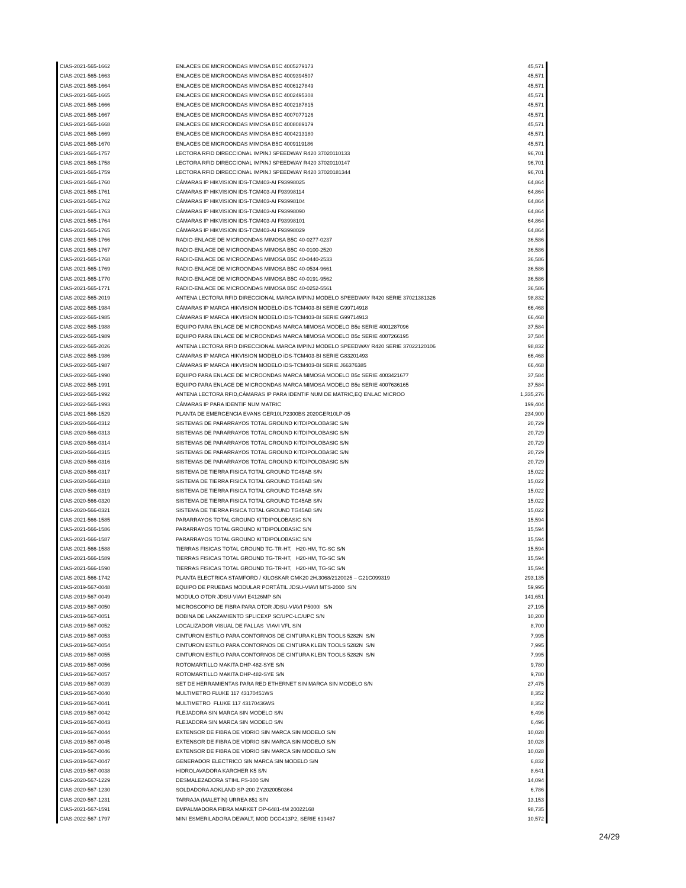| CIAS-2021-565-1662 | ENLACES DE MICROONDAS MIMOSA B5C 4005279173 | 45,571 |
| CIAS-2021-565-1663 | ENLACES DE MICROONDAS MIMOSA B5C 4009394507 | 45,571 |
| CIAS-2021-565-1664 | ENLACES DE MICROONDAS MIMOSA B5C 4006127849 | 45,571 |
| CIAS-2021-565-1665 | ENLACES DE MICROONDAS MIMOSA B5C 4002495308 | 45,571 |
| CIAS-2021-565-1666 | ENLACES DE MICROONDAS MIMOSA B5C 4002187815 | 45,571 |
| CIAS-2021-565-1667 | ENLACES DE MICROONDAS MIMOSA B5C 4007077126 | 45,571 |
| CIAS-2021-565-1668 | ENLACES DE MICROONDAS MIMOSA B5C 4008089179 | 45,571 |
| CIAS-2021-565-1669 | ENLACES DE MICROONDAS MIMOSA B5C 4004213180 | 45,571 |
| CIAS-2021-565-1670 | ENLACES DE MICROONDAS MIMOSA B5C 4009119186 | 45,571 |
| CIAS-2021-565-1757 | LECTORA RFID DIRECCIONAL IMPINJ SPEEDWAY R420 37020110133 | 96,701 |
| CIAS-2021-565-1758 | LECTORA RFID DIRECCIONAL IMPINJ SPEEDWAY R420 37020110147 | 96,701 |
| CIAS-2021-565-1759 | LECTORA RFID DIRECCIONAL IMPINJ SPEEDWAY R420 37020181344 | 96,701 |
| CIAS-2021-565-1760 | CÁMARAS IP HIKVISION IDS-TCM403-AI F93998025 | 64,864 |
| CIAS-2021-565-1761 | CÁMARAS IP HIKVISION IDS-TCM403-AI F93998114 | 64,864 |
| CIAS-2021-565-1762 | CÁMARAS IP HIKVISION IDS-TCM403-AI F93998104 | 64,864 |
| CIAS-2021-565-1763 | CÁMARAS IP HIKVISION IDS-TCM403-AI F93998090 | 64,864 |
| CIAS-2021-565-1764 | CÁMARAS IP HIKVISION IDS-TCM403-AI F93998101 | 64,864 |
| CIAS-2021-565-1765 | CÁMARAS IP HIKVISION IDS-TCM403-AI F93998029 | 64,864 |
| CIAS-2021-565-1766 | RADIO-ENLACE DE MICROONDAS MIMOSA B5C 40-0277-0237 | 36,586 |
| CIAS-2021-565-1767 | RADIO-ENLACE DE MICROONDAS MIMOSA B5C 40-0100-2520 | 36,586 |
| CIAS-2021-565-1768 | RADIO-ENLACE DE MICROONDAS MIMOSA B5C 40-0440-2533 | 36,586 |
| CIAS-2021-565-1769 | RADIO-ENLACE DE MICROONDAS MIMOSA B5C 40-0534-9661 | 36,586 |
| CIAS-2021-565-1770 | RADIO-ENLACE DE MICROONDAS MIMOSA B5C 40-0191-9562 | 36,586 |
| CIAS-2021-565-1771 | RADIO-ENLACE DE MICROONDAS MIMOSA B5C 40-0252-5561 | 36,586 |
| CIAS-2022-565-2019 | ANTENA LECTORA RFID DIRECCIONAL MARCA IMPINJ MODELO SPEEDWAY R420 SERIE 37021381326 | 98,832 |
| CIAS-2022-565-1984 | CÁMARAS IP MARCA HIKVISION MODELO iDS-TCM403-BI SERIE G99714918 | 66,468 |
| CIAS-2022-565-1985 | CÁMARAS IP MARCA HIKVISION MODELO iDS-TCM403-BI SERIE G99714913 | 66,468 |
| CIAS-2022-565-1988 | EQUIPO PARA ENLACE DE MICROONDAS MARCA MIMOSA MODELO B5c SERIE 4001287096 | 37,584 |
| CIAS-2022-565-1989 | EQUIPO PARA ENLACE DE MICROONDAS MARCA MIMOSA MODELO B5c SERIE 4007266195 | 37,584 |
| CIAS-2022-565-2026 | ANTENA LECTORA RFID DIRECCIONAL MARCA IMPINJ MODELO SPEEDWAY R420 SERIE 37022120106 | 98,832 |
| CIAS-2022-565-1986 | CÁMARAS IP MARCA HIKVISION MODELO iDS-TCM403-BI SERIE G83201493 | 66,468 |
| CIAS-2022-565-1987 | CÁMARAS IP MARCA HIKVISION MODELO iDS-TCM403-BI SERIE J66376385 | 66,468 |
| CIAS-2022-565-1990 | EQUIPO PARA ENLACE DE MICROONDAS MARCA MIMOSA MODELO B5c SERIE 4003421677 | 37,584 |
| CIAS-2022-565-1991 | EQUIPO PARA ENLACE DE MICROONDAS MARCA MIMOSA MODELO B5c SERIE 4007636165 | 37,584 |
| CIAS-2022-565-1992 | ANTENA LECTORA RFID,CÁMARAS IP PARA IDENTIF NUM DE MATRIC,EQ ENLAC MICROO | 1,335,276 |
| CIAS-2022-565-1993 | CÁMARAS IP PARA IDENTIF NUM MATRIC | 199,404 |
| CIAS-2021-566-1529 | PLANTA DE EMERGENCIA EVANS GER10LP2300BS 2020GER10LP-05 | 234,900 |
| CIAS-2020-566-0312 | SISTEMAS DE PARARRAYOS TOTAL GROUND KITDIPOLOBASIC S/N | 20,729 |
| CIAS-2020-566-0313 | SISTEMAS DE PARARRAYOS TOTAL GROUND KITDIPOLOBASIC S/N | 20,729 |
| CIAS-2020-566-0314 | SISTEMAS DE PARARRAYOS TOTAL GROUND KITDIPOLOBASIC S/N | 20,729 |
| CIAS-2020-566-0315 | SISTEMAS DE PARARRAYOS TOTAL GROUND KITDIPOLOBASIC S/N | 20,729 |
| CIAS-2020-566-0316 | SISTEMAS DE PARARRAYOS TOTAL GROUND KITDIPOLOBASIC S/N | 20,729 |
| CIAS-2020-566-0317 | SISTEMA DE TIERRA FISICA TOTAL GROUND TG45AB S/N | 15,022 |
| CIAS-2020-566-0318 | SISTEMA DE TIERRA FISICA TOTAL GROUND TG45AB S/N | 15,022 |
| CIAS-2020-566-0319 | SISTEMA DE TIERRA FISICA TOTAL GROUND TG45AB S/N | 15,022 |
| CIAS-2020-566-0320 | SISTEMA DE TIERRA FISICA TOTAL GROUND TG45AB S/N | 15,022 |
| CIAS-2020-566-0321 | SISTEMA DE TIERRA FISICA TOTAL GROUND TG45AB S/N | 15,022 |
| CIAS-2021-566-1585 | PARARRAYOS TOTAL GROUND KITDIPOLOBASIC S/N | 15,594 |
| CIAS-2021-566-1586 | PARARRAYOS TOTAL GROUND KITDIPOLOBASIC S/N | 15,594 |
| CIAS-2021-566-1587 | PARARRAYOS TOTAL GROUND KITDIPOLOBASIC S/N | 15,594 |
| CIAS-2021-566-1588 | TIERRAS FISICAS TOTAL GROUND TG-TR-HT, H20-HM, TG-SC S/N | 15,594 |
| CIAS-2021-566-1589 | TIERRAS FISICAS TOTAL GROUND TG-TR-HT, H20-HM, TG-SC S/N | 15,594 |
| CIAS-2021-566-1590 | TIERRAS FISICAS TOTAL GROUND TG-TR-HT, H20-HM, TG-SC S/N | 15,594 |
| CIAS-2021-566-1742 | PLANTA ELECTRICA STAMFORD / KILOSKAR GMK20 2H.3068/2120025 – G21C099319 | 293,135 |
| CIAS-2019-567-0048 | EQUIPO DE PRUEBAS MODULAR PORTÁTIL JDSU-VIAVI MTS-2000 S/N | 59,995 |
| CIAS-2019-567-0049 | MODULO OTDR JDSU-VIAVI E4126MP S/N | 141,651 |
| CIAS-2019-567-0050 | MICROSCOPIO DE FIBRA PARA OTDR JDSU-VIAVI P5000I S/N | 27,195 |
| CIAS-2019-567-0051 | BOBINA DE LANZAMIENTO SPLICEXP SC/UPC-LC/UPC S/N | 10,200 |
| CIAS-2019-567-0052 | LOCALIZADOR VISUAL DE FALLAS VIAVI VFL S/N | 8,700 |
| CIAS-2019-567-0053 | CINTURON ESTILO PARA CONTORNOS DE CINTURA KLEIN TOOLS 5282N S/N | 7,995 |
| CIAS-2019-567-0054 | CINTURON ESTILO PARA CONTORNOS DE CINTURA KLEIN TOOLS 5282N S/N | 7,995 |
| CIAS-2019-567-0055 | CINTURON ESTILO PARA CONTORNOS DE CINTURA KLEIN TOOLS 5282N S/N | 7,995 |
| CIAS-2019-567-0056 | ROTOMARTILLO MAKITA DHP-482-SYE S/N | 9,780 |
| CIAS-2019-567-0057 | ROTOMARTILLO MAKITA DHP-482-SYE S/N | 9,780 |
| CIAS-2019-567-0039 | SET DE HERRAMIENTAS PARA RED ETHERNET SIN MARCA SIN MODELO S/N | 27,475 |
| CIAS-2019-567-0040 | MULTIMETRO FLUKE 117 43170451WS | 8,352 |
| CIAS-2019-567-0041 | MULTIMETRO FLUKE 117 43170436WS | 8,352 |
| CIAS-2019-567-0042 | FLEJADORA SIN MARCA SIN MODELO S/N | 6,496 |
| CIAS-2019-567-0043 | FLEJADORA SIN MARCA SIN MODELO S/N | 6,496 |
| CIAS-2019-567-0044 | EXTENSOR DE FIBRA DE VIDRIO SIN MARCA SIN MODELO S/N | 10,028 |
| CIAS-2019-567-0045 | EXTENSOR DE FIBRA DE VIDRIO SIN MARCA SIN MODELO S/N | 10,028 |
| CIAS-2019-567-0046 | EXTENSOR DE FIBRA DE VIDRIO SIN MARCA SIN MODELO S/N | 10,028 |
| CIAS-2019-567-0047 | GENERADOR ELECTRICO SIN MARCA SIN MODELO S/N | 6,832 |
| CIAS-2019-567-0038 | HIDROLAVADORA KARCHER K5 S/N | 8,641 |
| CIAS-2020-567-1229 | DESMALEZADORA STIHL FS-300 S/N | 14,094 |
| CIAS-2020-567-1230 | SOLDADORA AOKLAND SP-200 ZY2020050364 | 6,786 |
| CIAS-2020-567-1231 | TARRAJA (MALETÍN) URREA 851 S/N | 13,153 |
| CIAS-2021-567-1591 | EMPALMADORA FIBRA MARKET OP-6481-4M 20022168 | 98,735 |
| CIAS-2022-567-1797 | MINI ESMERILADORA DEWALT, MOD DCG413P2, SERIE 619487 | 10,572 |
24/29